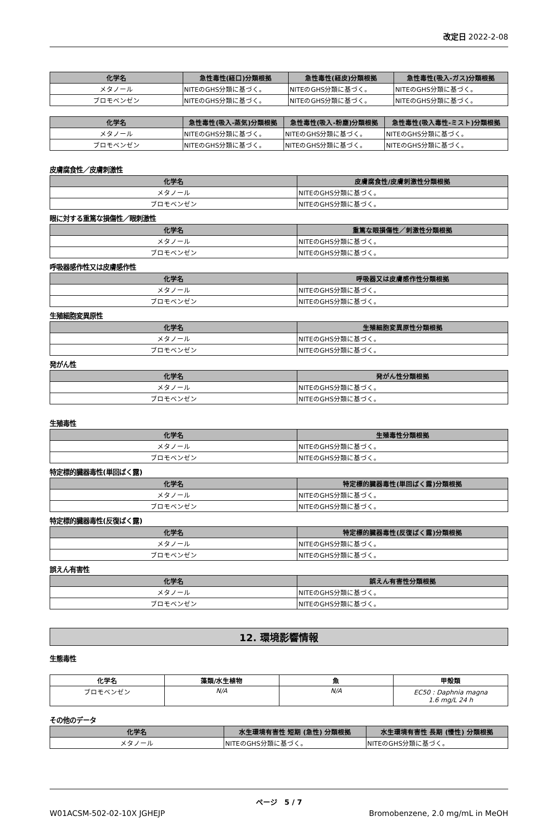改定日 2022-2-08
| 化学名 | 急性毒性(経口)分類根拠 | 急性毒性(経皮)分類根拠 | 急性毒性(吸入-ガス)分類根拠 |
| --- | --- | --- | --- |
| メタノール | NITEのGHS分類に基づく。 | NITEのGHS分類に基づく。 | NITEのGHS分類に基づく。 |
| ブロモベンゼン | NITEのGHS分類に基づく。 | NITEのGHS分類に基づく。 | NITEのGHS分類に基づく。 |
| 化学名 | 急性毒性(吸入-蒸気)分類根拠 | 急性毒性(吸入-粉塵)分類根拠 | 急性毒性(吸入毒性-ミスト)分類根拠 |
| --- | --- | --- | --- |
| メタノール | NITEのGHS分類に基づく。 | NITEのGHS分類に基づく。 | NITEのGHS分類に基づく。 |
| ブロモベンゼン | NITEのGHS分類に基づく。 | NITEのGHS分類に基づく。 | NITEのGHS分類に基づく。 |
皮膚腐食性／皮膚刺激性
| 化学名 | 皮膚腐食性/皮膚刺激性分類根拠 |
| --- | --- |
| メタノール | NITEのGHS分類に基づく。 |
| ブロモベンゼン | NITEのGHS分類に基づく。 |
眼に対する重篤な損傷性／眼刺激性
| 化学名 | 重篤な眼損傷性／刺激性分類根拠 |
| --- | --- |
| メタノール | NITEのGHS分類に基づく。 |
| ブロモベンゼン | NITEのGHS分類に基づく。 |
呼吸器感作性又は皮膚感作性
| 化学名 | 呼吸器又は皮膚感作性分類根拠 |
| --- | --- |
| メタノール | NITEのGHS分類に基づく。 |
| ブロモベンゼン | NITEのGHS分類に基づく。 |
生殖細胞変異原性
| 化学名 | 生殖細胞変異原性分類根拠 |
| --- | --- |
| メタノール | NITEのGHS分類に基づく。 |
| ブロモベンゼン | NITEのGHS分類に基づく。 |
発がん性
| 化学名 | 発がん性分類根拠 |
| --- | --- |
| メタノール | NITEのGHS分類に基づく。 |
| ブロモベンゼン | NITEのGHS分類に基づく。 |
生殖毒性
| 化学名 | 生殖毒性分類根拠 |
| --- | --- |
| メタノール | NITEのGHS分類に基づく。 |
| ブロモベンゼン | NITEのGHS分類に基づく。 |
特定標的臓器毒性(単回ばく露)
| 化学名 | 特定標的臓器毒性(単回ばく露)分類根拠 |
| --- | --- |
| メタノール | NITEのGHS分類に基づく。 |
| ブロモベンゼン | NITEのGHS分類に基づく。 |
特定標的臓器毒性(反復ばく露)
| 化学名 | 特定標的臓器毒性(反復ばく露)分類根拠 |
| --- | --- |
| メタノール | NITEのGHS分類に基づく。 |
| ブロモベンゼン | NITEのGHS分類に基づく。 |
誤えん有害性
| 化学名 | 誤えん有害性分類根拠 |
| --- | --- |
| メタノール | NITEのGHS分類に基づく。 |
| ブロモベンゼン | NITEのGHS分類に基づく。 |
12. 環境影響情報
生態毒性
| 化学名 | 藻類/水生植物 | 魚 | 甲殻類 |
| --- | --- | --- | --- |
| ブロモベンゼン | N/A | N/A | EC50 : Daphnia magna 1.6 mg/L 24 h |
その他のデータ
| 化学名 | 水生環境有害性 短期 (急性) 分類根拠 | 水生環境有害性 長期 (慢性) 分類根拠 |
| --- | --- | --- |
| メタノール | NITEのGHS分類に基づく。 | NITEのGHS分類に基づく。 |
ページ　5 / 7
W01ACSM-502-02-10X JGHEJP Bromobenzene, 2.0 mg/mL in MeOH